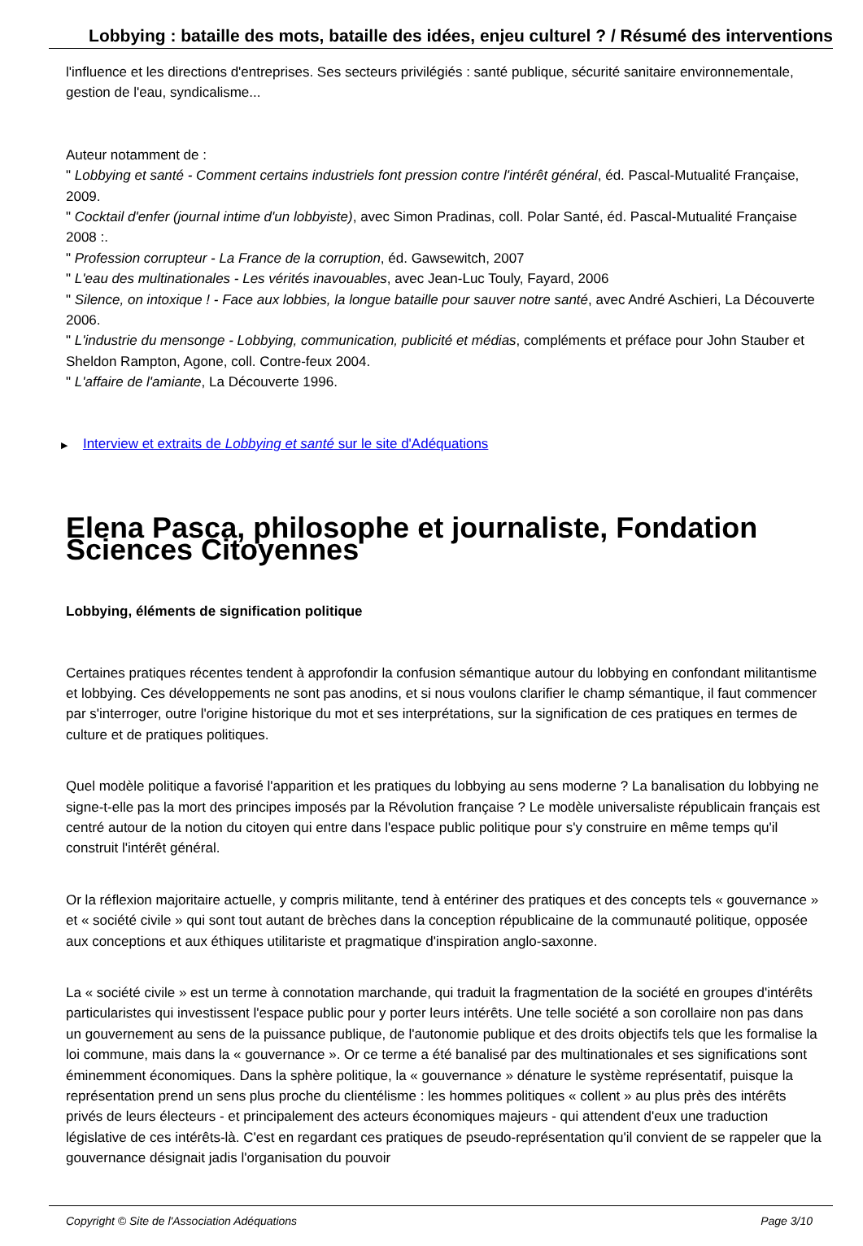Lobbying : bataille des mots, bataille des idées, enjeu culturel ? / Résumé des interventions
l'influence et les directions d'entreprises. Ses secteurs privilégiés : santé publique, sécurité sanitaire environnementale, gestion de l'eau, syndicalisme...
Auteur notamment de :
" Lobbying et santé - Comment certains industriels font pression contre l'intérêt général, éd. Pascal-Mutualité Française, 2009.
" Cocktail d'enfer (journal intime d'un lobbyiste), avec Simon Pradinas, coll. Polar Santé, éd. Pascal-Mutualité Française 2008 :.
" Profession corrupteur - La France de la corruption, éd. Gawsewitch, 2007
" L'eau des multinationales - Les vérités inavouables, avec Jean-Luc Touly, Fayard, 2006
" Silence, on intoxique ! - Face aux lobbies, la longue bataille pour sauver notre santé, avec André Aschieri, La Découverte 2006.
" L'industrie du mensonge - Lobbying, communication, publicité et médias, compléments et préface pour John Stauber et Sheldon Rampton, Agone, coll. Contre-feux 2004.
" L'affaire de l'amiante, La Découverte 1996.
▶ Interview et extraits de Lobbying et santé sur le site d'Adéquations
Elena Pasca, philosophe et journaliste, Fondation Sciences Citoyennes
Lobbying, éléments de signification politique
Certaines pratiques récentes tendent à approfondir la confusion sémantique autour du lobbying en confondant militantisme et lobbying. Ces développements ne sont pas anodins, et si nous voulons clarifier le champ sémantique, il faut commencer par s'interroger, outre l'origine historique du mot et ses interprétations, sur la signification de ces pratiques en termes de culture et de pratiques politiques.
Quel modèle politique a favorisé l'apparition et les pratiques du lobbying au sens moderne ? La banalisation du lobbying ne signe-t-elle pas la mort des principes imposés par la Révolution française ? Le modèle universaliste républicain français est centré autour de la notion du citoyen qui entre dans l'espace public politique pour s'y construire en même temps qu'il construit l'intérêt général.
Or la réflexion majoritaire actuelle, y compris militante, tend à entériner des pratiques et des concepts tels « gouvernance » et « société civile » qui sont tout autant de brèches dans la conception républicaine de la communauté politique, opposée aux conceptions et aux éthiques utilitariste et pragmatique d'inspiration anglo-saxonne.
La « société civile » est un terme à connotation marchande, qui traduit la fragmentation de la société en groupes d'intérêts particularistes qui investissent l'espace public pour y porter leurs intérêts. Une telle société a son corollaire non pas dans un gouvernement au sens de la puissance publique, de l'autonomie publique et des droits objectifs tels que les formalise la loi commune, mais dans la « gouvernance ». Or ce terme a été banalisé par des multinationales et ses significations sont éminemment économiques. Dans la sphère politique, la « gouvernance » dénature le système représentatif, puisque la représentation prend un sens plus proche du clientélisme : les hommes politiques « collent » au plus près des intérêts privés de leurs électeurs - et principalement des acteurs économiques majeurs - qui attendent d'eux une traduction législative de ces intérêts-là. C'est en regardant ces pratiques de pseudo-représentation qu'il convient de se rappeler que la gouvernance désignait jadis l'organisation du pouvoir
Copyright © Site de l'Association Adéquations Page 3/10